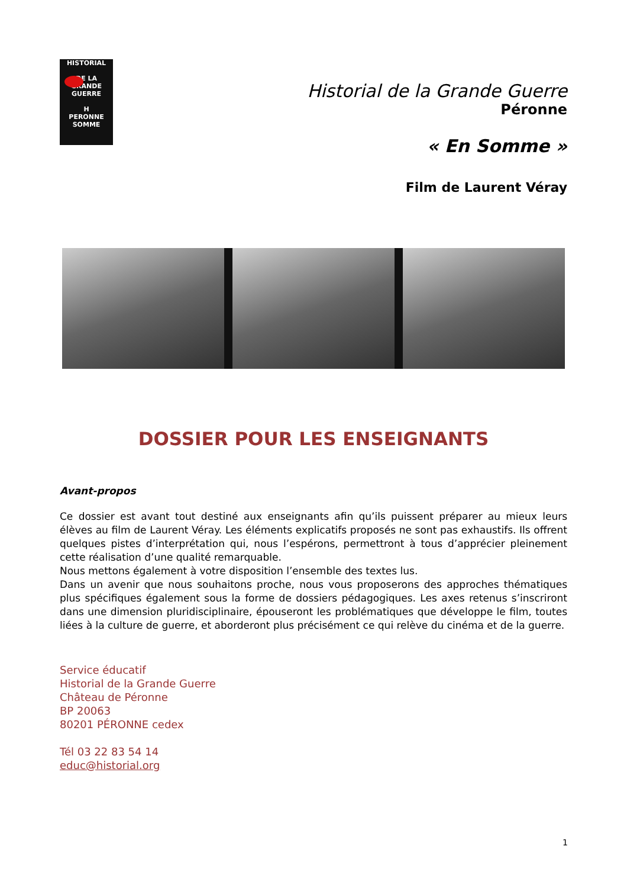HISTORIAL
DE LA
GRANDE
GUERRE
H
PERONNE SOMME
Historial de la Grande Guerre
Péronne
« En Somme »
Film de Laurent Véray
DOSSIER POUR LES ENSEIGNANTS
Avant-propos
Ce dossier est avant tout destiné aux enseignants afin qu’ils puissent préparer au mieux leurs élèves au film de Laurent Véray. Les éléments explicatifs proposés ne sont pas exhaustifs. Ils offrent quelques pistes d’interprétation qui, nous l’espérons, permettront à tous d’apprécier pleinement cette réalisation d’une qualité remarquable.
Nous mettons également à votre disposition l’ensemble des textes lus.
Dans un avenir que nous souhaitons proche, nous vous proposerons des approches thématiques plus spécifiques également sous la forme de dossiers pédagogiques. Les axes retenus s’inscriront dans une dimension pluridisciplinaire, épouseront les problématiques que développe le film, toutes liées à la culture de guerre, et aborderont plus précisément ce qui relève du cinéma et de la guerre.
Service éducatif
Historial de la Grande Guerre
Château de Péronne
BP 20063
80201 PÉRONNE cedex
Tél 03 22 83 54 14
educ@historial.org
1